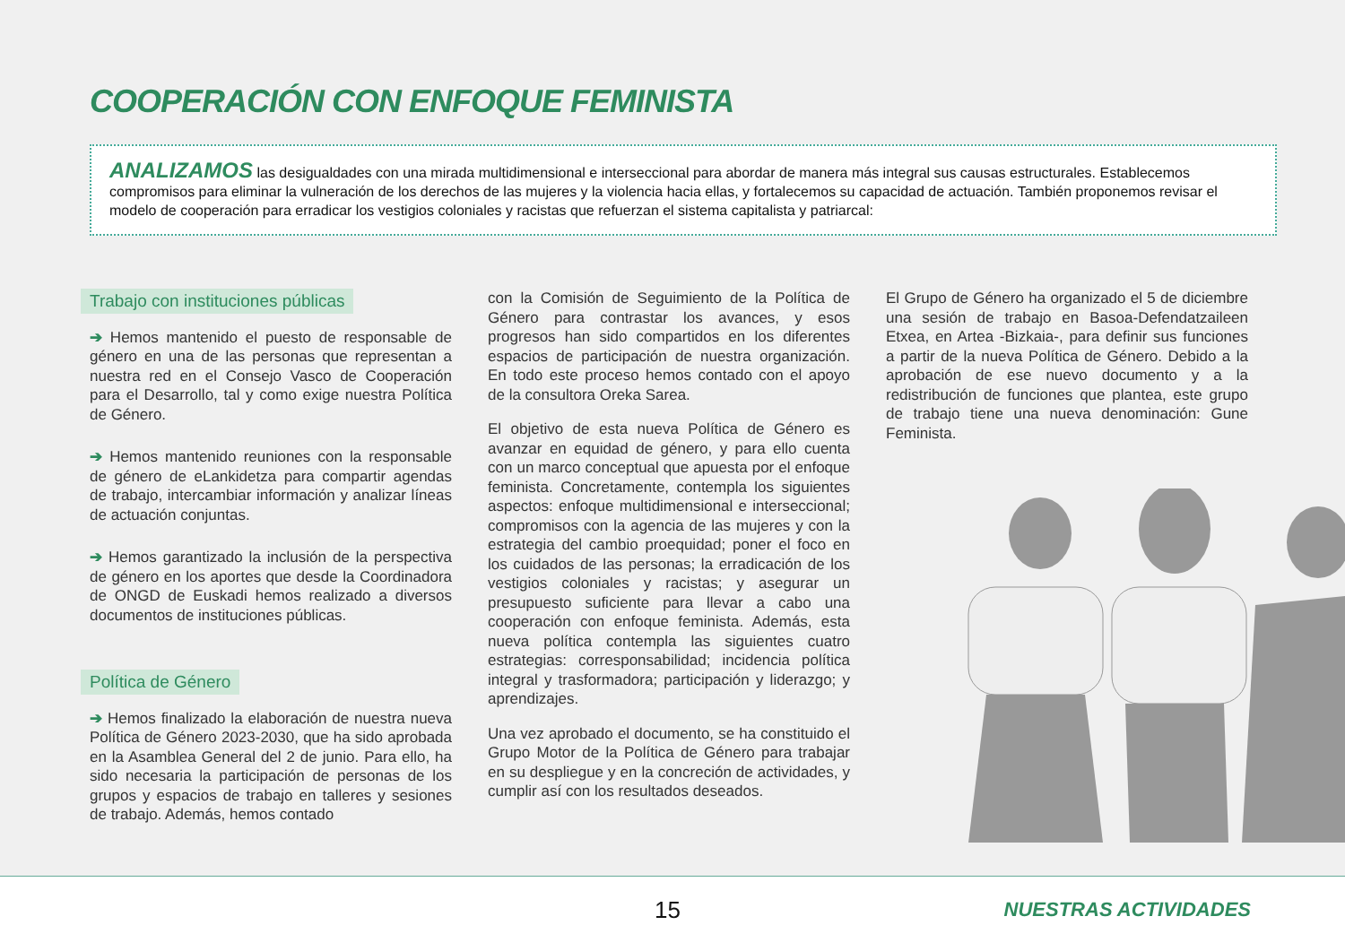COOPERACIÓN CON ENFOQUE FEMINISTA
ANALIZAMOS las desigualdades con una mirada multidimensional e interseccional para abordar de manera más integral sus causas estructurales. Establecemos compromisos para eliminar la vulneración de los derechos de las mujeres y la violencia hacia ellas, y fortalecemos su capacidad de actuación. También proponemos revisar el modelo de cooperación para erradicar los vestigios coloniales y racistas que refuerzan el sistema capitalista y patriarcal:
Trabajo con instituciones públicas
➔ Hemos mantenido el puesto de responsable de género en una de las personas que representan a nuestra red en el Consejo Vasco de Cooperación para el Desarrollo, tal y como exige nuestra Política de Género.
➔ Hemos mantenido reuniones con la responsable de género de eLankidetza para compartir agendas de trabajo, intercambiar información y analizar líneas de actuación conjuntas.
➔ Hemos garantizado la inclusión de la perspectiva de género en los aportes que desde la Coordinadora de ONGD de Euskadi hemos realizado a diversos documentos de instituciones públicas.
Política de Género
➔ Hemos finalizado la elaboración de nuestra nueva Política de Género 2023-2030, que ha sido aprobada en la Asamblea General del 2 de junio. Para ello, ha sido necesaria la participación de personas de los grupos y espacios de trabajo en talleres y sesiones de trabajo. Además, hemos contado
con la Comisión de Seguimiento de la Política de Género para contrastar los avances, y esos progresos han sido compartidos en los diferentes espacios de participación de nuestra organización. En todo este proceso hemos contado con el apoyo de la consultora Oreka Sarea.
El objetivo de esta nueva Política de Género es avanzar en equidad de género, y para ello cuenta con un marco conceptual que apuesta por el enfoque feminista. Concretamente, contempla los siguientes aspectos: enfoque multidimensional e interseccional; compromisos con la agencia de las mujeres y con la estrategia del cambio proequidad; poner el foco en los cuidados de las personas; la erradicación de los vestigios coloniales y racistas; y asegurar un presupuesto suficiente para llevar a cabo una cooperación con enfoque feminista. Además, esta nueva política contempla las siguientes cuatro estrategias: corresponsabilidad; incidencia política integral y trasformadora; participación y liderazgo; y aprendizajes.
Una vez aprobado el documento, se ha constituido el Grupo Motor de la Política de Género para trabajar en su despliegue y en la concreción de actividades, y cumplir así con los resultados deseados.
El Grupo de Género ha organizado el 5 de diciembre una sesión de trabajo en Basoa-Defendatzaileen Etxea, en Artea -Bizkaia-, para definir sus funciones a partir de la nueva Política de Género. Debido a la aprobación de ese nuevo documento y a la redistribución de funciones que plantea, este grupo de trabajo tiene una nueva denominación: Gune Feminista.
15 NUESTRAS ACTIVIDADES